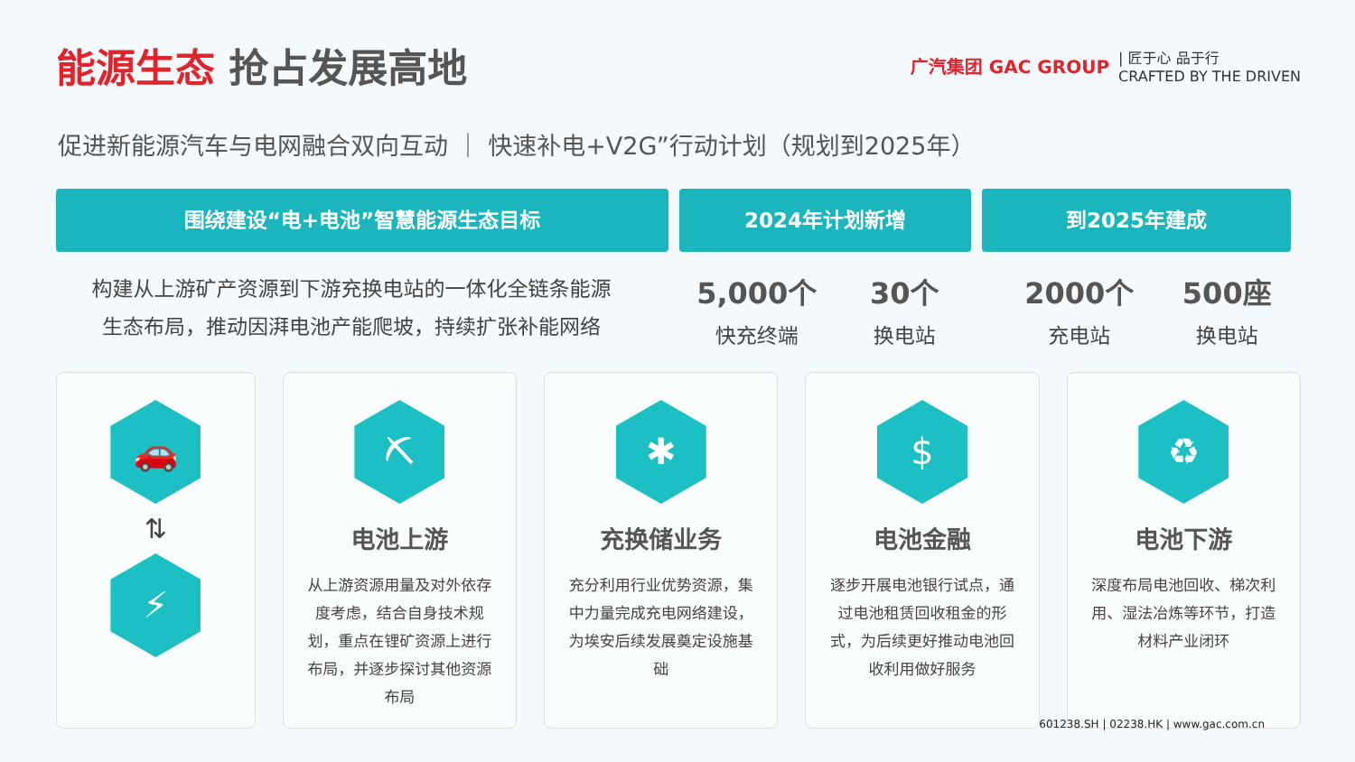能源生态 抢占发展高地
广汽集团 GAC GROUP | 匠于心 品于行
CRAFTED BY THE DRIVEN
促进新能源汽车与电网融合双向互动 ｜ 快速补电+V2G”行动计划（规划到2025年）
围绕建设“电+电池”智慧能源生态目标 2024年计划新增 到2025年建成
构建从上游矿产资源到下游充换电站的一体化全链条能源
生态布局，推动因湃电池产能爬坡，持续扩张补能网络
5,000个
快充终端
30个
换电站
2000个
充电站
500座
换电站
🚗
⇅
⚡
⛏
电池上游
从上游资源用量及对外依存度考虑，结合自身技术规划，重点在锂矿资源上进行布局，并逐步探讨其他资源布局
✱
充换储业务
充分利用行业优势资源，集中力量完成充电网络建设，为埃安后续发展奠定设施基础
$
电池金融
逐步开展电池银行试点，通过电池租赁回收租金的形式，为后续更好推动电池回收利用做好服务
♻
电池下游
深度布局电池回收、梯次利用、湿法冶炼等环节，打造材料产业闭环
601238.SH | 02238.HK | www.gac.com.cn